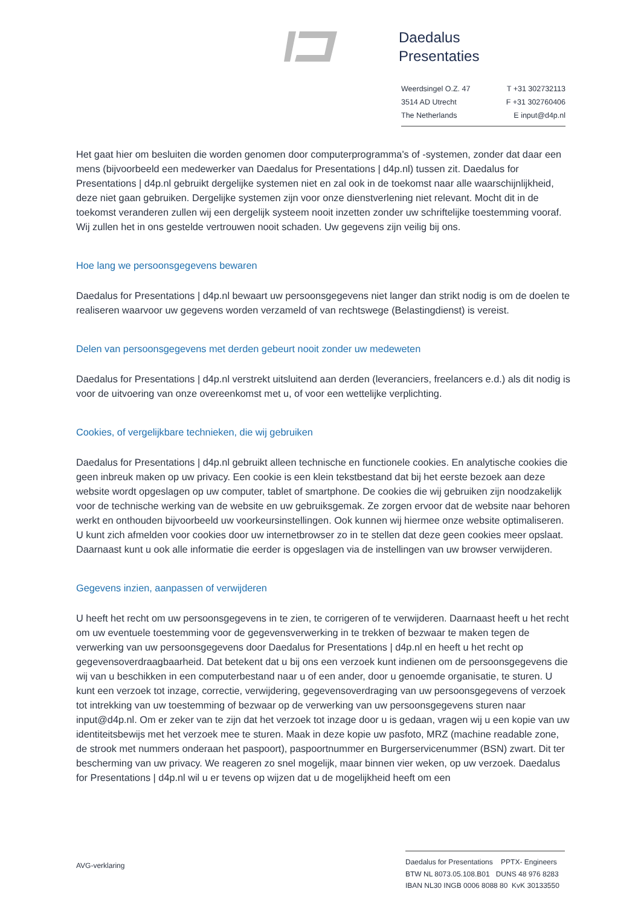Daedalus
Presentaties
Weerdsingel O.Z. 47 T +31 302732113
3514 AD Utrecht F +31 302760406
The Netherlands E input@d4p.nl
Het gaat hier om besluiten die worden genomen door computerprogramma's of -systemen, zonder dat daar een mens (bijvoorbeeld een medewerker van Daedalus for Presentations | d4p.nl) tussen zit. Daedalus for Presentations | d4p.nl gebruikt dergelijke systemen niet en zal ook in de toekomst naar alle waarschijnlijkheid, deze niet gaan gebruiken. Dergelijke systemen zijn voor onze dienstverlening niet relevant. Mocht dit in de toekomst veranderen zullen wij een dergelijk systeem nooit inzetten zonder uw schriftelijke toestemming vooraf.
Wij zullen het in ons gestelde vertrouwen nooit schaden. Uw gegevens zijn veilig bij ons.
Hoe lang we persoonsgegevens bewaren
Daedalus for Presentations | d4p.nl bewaart uw persoonsgegevens niet langer dan strikt nodig is om de doelen te realiseren waarvoor uw gegevens worden verzameld of van rechtswege (Belastingdienst) is vereist.
Delen van persoonsgegevens met derden gebeurt nooit zonder uw medeweten
Daedalus for Presentations | d4p.nl verstrekt uitsluitend aan derden (leveranciers, freelancers e.d.) als dit nodig is voor de uitvoering van onze overeenkomst met u, of voor een wettelijke verplichting.
Cookies, of vergelijkbare technieken, die wij gebruiken
Daedalus for Presentations | d4p.nl gebruikt alleen technische en functionele cookies. En analytische cookies die geen inbreuk maken op uw privacy. Een cookie is een klein tekstbestand dat bij het eerste bezoek aan deze website wordt opgeslagen op uw computer, tablet of smartphone. De cookies die wij gebruiken zijn noodzakelijk voor de technische werking van de website en uw gebruiksgemak. Ze zorgen ervoor dat de website naar behoren werkt en onthouden bijvoorbeeld uw voorkeursinstellingen. Ook kunnen wij hiermee onze website optimaliseren. U kunt zich afmelden voor cookies door uw internetbrowser zo in te stellen dat deze geen cookies meer opslaat. Daarnaast kunt u ook alle informatie die eerder is opgeslagen via de instellingen van uw browser verwijderen.
Gegevens inzien, aanpassen of verwijderen
U heeft het recht om uw persoonsgegevens in te zien, te corrigeren of te verwijderen. Daarnaast heeft u het recht om uw eventuele toestemming voor de gegevensverwerking in te trekken of bezwaar te maken tegen de verwerking van uw persoonsgegevens door Daedalus for Presentations | d4p.nl en heeft u het recht op gegevensoverdraagbaarheid. Dat betekent dat u bij ons een verzoek kunt indienen om de persoonsgegevens die wij van u beschikken in een computerbestand naar u of een ander, door u genoemde organisatie, te sturen. U kunt een verzoek tot inzage, correctie, verwijdering, gegevensoverdraging van uw persoonsgegevens of verzoek tot intrekking van uw toestemming of bezwaar op de verwerking van uw persoonsgegevens sturen naar input@d4p.nl. Om er zeker van te zijn dat het verzoek tot inzage door u is gedaan, vragen wij u een kopie van uw identiteitsbewijs met het verzoek mee te sturen. Maak in deze kopie uw pasfoto, MRZ (machine readable zone, de strook met nummers onderaan het paspoort), paspoortnummer en Burgerservicenummer (BSN) zwart. Dit ter bescherming van uw privacy. We reageren zo snel mogelijk, maar binnen vier weken, op uw verzoek. Daedalus for Presentations | d4p.nl wil u er tevens op wijzen dat u de mogelijkheid heeft om een
AVG-verklaring
Daedalus for Presentations PPTX- Engineers
BTW NL 8073.05.108.B01 DUNS 48 976 8283
IBAN NL30 INGB 0006 8088 80 KvK 30133550